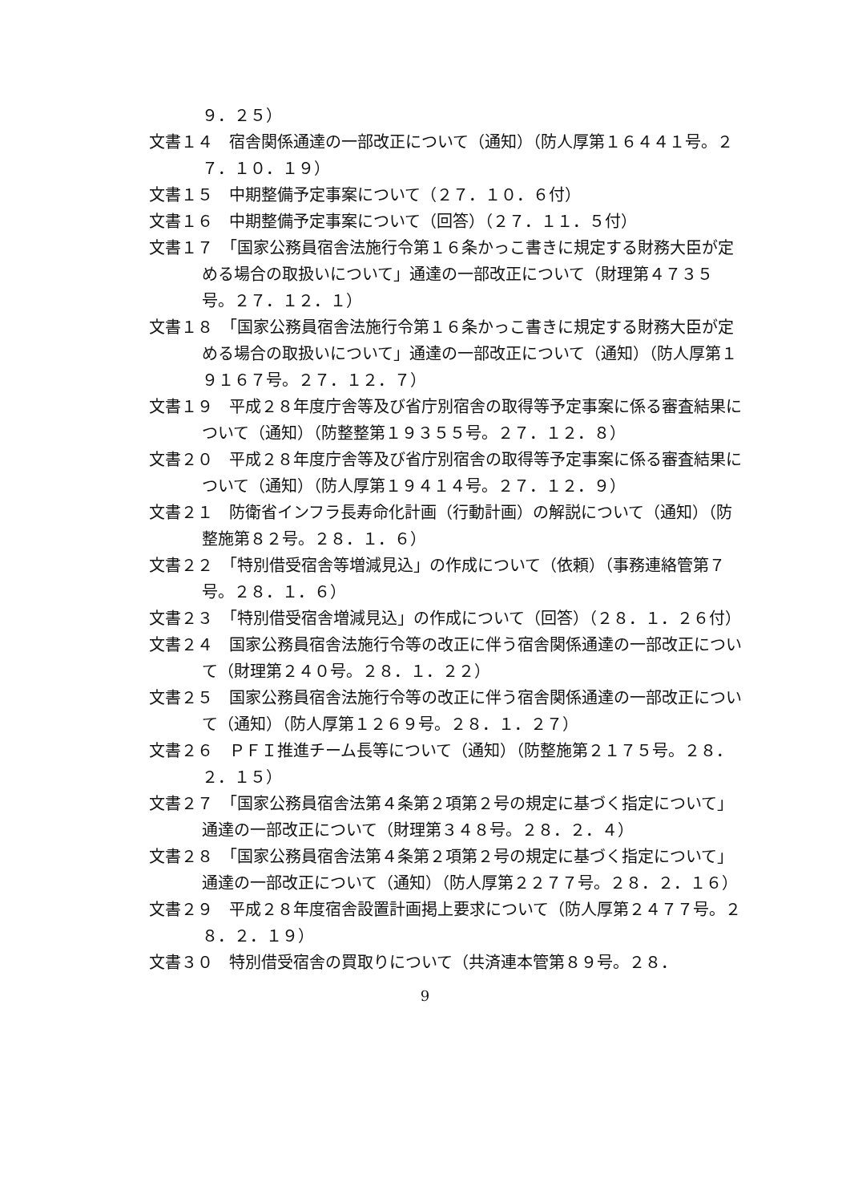９．２５）
文書１４　宿舎関係通達の一部改正について（通知）（防人厚第１６４４１号。２７．１０．１９）
文書１５　中期整備予定事案について（２７．１０．６付）
文書１６　中期整備予定事案について（回答）（２７．１１．５付）
文書１７　「国家公務員宿舎法施行令第１６条かっこ書きに規定する財務大臣が定める場合の取扱いについて」通達の一部改正について（財理第４７３５号。２７．１２．１）
文書１８　「国家公務員宿舎法施行令第１６条かっこ書きに規定する財務大臣が定める場合の取扱いについて」通達の一部改正について（通知）（防人厚第１９１６７号。２７．１２．７）
文書１９　平成２８年度庁舎等及び省庁別宿舎の取得等予定事案に係る審査結果について（通知）（防整整第１９３５５号。２７．１２．８）
文書２０　平成２８年度庁舎等及び省庁別宿舎の取得等予定事案に係る審査結果について（通知）（防人厚第１９４１４号。２７．１２．９）
文書２１　防衛省インフラ長寿命化計画（行動計画）の解説について（通知）（防整施第８２号。２８．１．６）
文書２２　「特別借受宿舎等増減見込」の作成について（依頼）（事務連絡管第７号。２８．１．６）
文書２３　「特別借受宿舎増減見込」の作成について（回答）（２８．１．２６付）
文書２４　国家公務員宿舎法施行令等の改正に伴う宿舎関係通達の一部改正について（財理第２４０号。２８．１．２２）
文書２５　国家公務員宿舎法施行令等の改正に伴う宿舎関係通達の一部改正について（通知）（防人厚第１２６９号。２８．１．２７）
文書２６　ＰＦＩ推進チーム長等について（通知）（防整施第２１７５号。２８．２．１５）
文書２７　「国家公務員宿舎法第４条第２項第２号の規定に基づく指定について」通達の一部改正について（財理第３４８号。２８．２．４）
文書２８　「国家公務員宿舎法第４条第２項第２号の規定に基づく指定について」通達の一部改正について（通知）（防人厚第２２７７号。２８．２．１６）
文書２９　平成２８年度宿舎設置計画掲上要求について（防人厚第２４７７号。２８．２．１９）
文書３０　特別借受宿舎の買取りについて（共済連本管第８９号。２８．
9